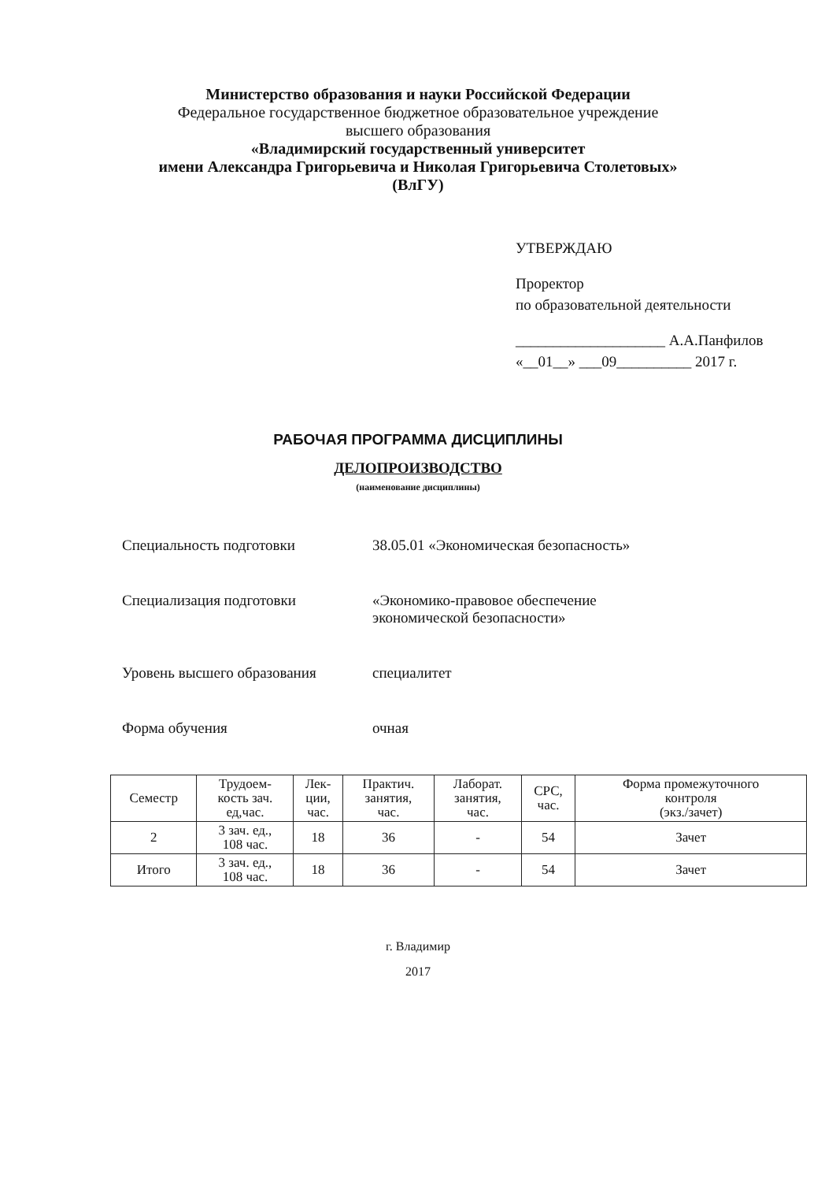Министерство образования и науки Российской Федерации
Федеральное государственное бюджетное образовательное учреждение
высшего образования
«Владимирский государственный университет
имени Александра Григорьевича и Николая Григорьевича Столетовых»
(ВлГУ)
УТВЕРЖДАЮ
Проректор
по образовательной деятельности
____________________ А.А.Панфилов
«__01__» ___09__________ 2017 г.
РАБОЧАЯ ПРОГРАММА ДИСЦИПЛИНЫ
ДЕЛОПРОИЗВОДСТВО
(наименование дисциплины)
Специальность подготовки 38.05.01 «Экономическая безопасность»
Специализация подготовки «Экономико-правовое обеспечение
экономической безопасности»
Уровень высшего образования специалитет
Форма обучения очная
| Семестр | Трудоем- кость зач. ед,час. | Лек- ции, час. | Практич. занятия, час. | Лаборат. занятия, час. | СРС, час. | Форма промежуточного контроля (экз./зачет) |
| --- | --- | --- | --- | --- | --- | --- |
| 2 | 3 зач. ед., 108 час. | 18 | 36 | - | 54 | Зачет |
| Итого | 3 зач. ед., 108 час. | 18 | 36 | - | 54 | Зачет |
г. Владимир
2017